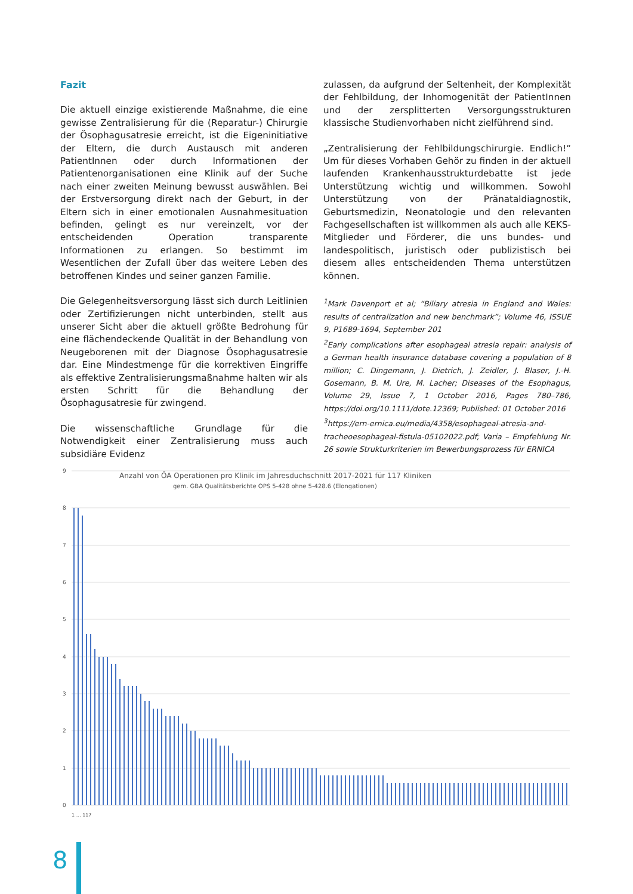Fazit
Die aktuell einzige existierende Maßnahme, die eine gewisse Zentralisierung für die (Reparatur-) Chirurgie der Ösophagusatresie erreicht, ist die Eigeninitiative der Eltern, die durch Austausch mit anderen PatientInnen oder durch Informationen der Patientenorganisationen eine Klinik auf der Suche nach einer zweiten Meinung bewusst auswählen. Bei der Erstversorgung direkt nach der Geburt, in der Eltern sich in einer emotionalen Ausnahmesituation befinden, gelingt es nur vereinzelt, vor der entscheidenden Operation transparente Informationen zu erlangen. So bestimmt im Wesentlichen der Zufall über das weitere Leben des betroffenen Kindes und seiner ganzen Familie.
Die Gelegenheitsversorgung lässt sich durch Leitlinien oder Zertifizierungen nicht unterbinden, stellt aus unserer Sicht aber die aktuell größte Bedrohung für eine flächendeckende Qualität in der Behandlung von Neugeborenen mit der Diagnose Ösophagusatresie dar. Eine Mindestmenge für die korrektiven Eingriffe als effektive Zentralisierungsmaßnahme halten wir als ersten Schritt für die Behandlung der Ösophagusatresie für zwingend.
Die wissenschaftliche Grundlage für die Notwendigkeit einer Zentralisierung muss auch subsidiäre Evidenz
zulassen, da aufgrund der Seltenheit, der Komplexität der Fehlbildung, der Inhomogenität der PatientInnen und der zersplitterten Versorgungsstrukturen klassische Studienvorhaben nicht zielführend sind.
„Zentralisierung der Fehlbildungschirurgie. Endlich!“ Um für dieses Vorhaben Gehör zu finden in der aktuell laufenden Krankenhausstrukturdebatte ist jede Unterstützung wichtig und willkommen. Sowohl Unterstützung von der Pränataldiagnostik, Geburtsmedizin, Neonatologie und den relevanten Fachgesellschaften ist willkommen als auch alle KEKS-Mitglieder und Förderer, die uns bundes- und landespolitisch, juristisch oder publizistisch bei diesem alles entscheidenden Thema unterstützen können.
<sup>1</sup> Mark Davenport et al; “Biliary atresia in England and Wales: results of centralization and new benchmark”; Volume 46, ISSUE 9, P1689-1694, September 201
<sup>2</sup> Early complications after esophageal atresia repair: analysis of a German health insurance database covering a population of 8 million; C. Dingemann, J. Dietrich, J. Zeidler, J. Blaser, J.-H. Gosemann, B. M. Ure, M. Lacher; Diseases of the Esophagus, Volume 29, Issue 7, 1 October 2016, Pages 780–786, https://doi.org/10.1111/dote.12369; Published: 01 October 2016
<sup>3</sup> https://ern-ernica.eu/media/4358/esophageal-atresia-and-tracheoesophageal-fistula-05102022.pdf; Varia – Empfehlung Nr. 26 sowie Strukturkriterien im Bewerbungsprozess für ERNICA
Anzahl von ÖA Operationen pro Klinik im Jahresduchschnitt 2017-2021 für 117 Kliniken
gem. GBA Qualitätsberichte OPS 5-428 ohne 5-428.6 (Elongationen)
9
8
7
6
5
4
3
2
1
0
1 … 117
8